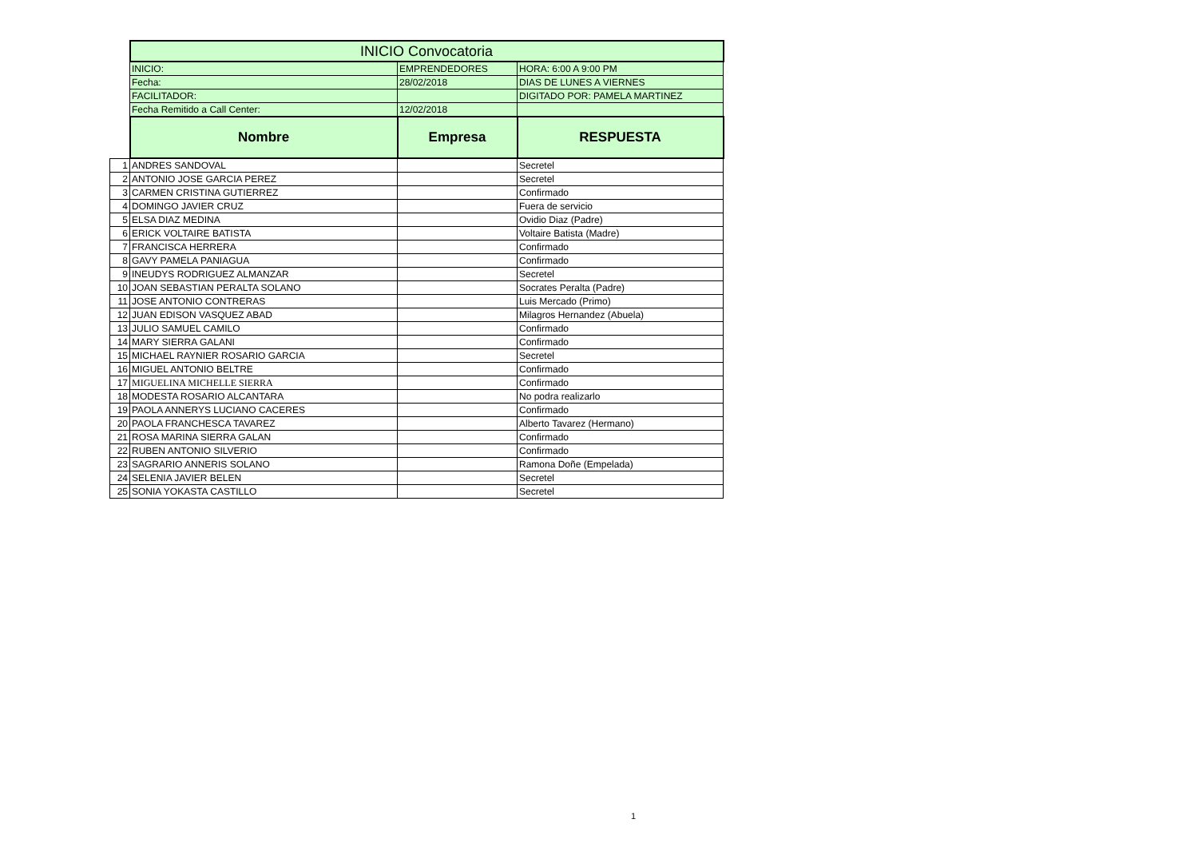| | INICIO Convocatoria | | |
| | INICIO: | EMPRENDEDORES | HORA: 6:00 A 9:00 PM |
| | Fecha: | 28/02/2018 | DIAS DE LUNES A VIERNES |
| | FACILITADOR: | | DIGITADO POR: PAMELA MARTINEZ |
| | Fecha Remitido a Call Center: | 12/02/2018 | |
| | Nombre | Empresa | RESPUESTA |
| 1 | ANDRES SANDOVAL | | Secretel |
| 2 | ANTONIO JOSE GARCIA PEREZ | | Secretel |
| 3 | CARMEN CRISTINA GUTIERREZ | | Confirmado |
| 4 | DOMINGO JAVIER CRUZ | | Fuera de servicio |
| 5 | ELSA DIAZ MEDINA | | Ovidio Diaz (Padre) |
| 6 | ERICK VOLTAIRE BATISTA | | Voltaire Batista (Madre) |
| 7 | FRANCISCA HERRERA | | Confirmado |
| 8 | GAVY PAMELA PANIAGUA | | Confirmado |
| 9 | INEUDYS RODRIGUEZ ALMANZAR | | Secretel |
| 10 | JOAN SEBASTIAN PERALTA SOLANO | | Socrates Peralta (Padre) |
| 11 | JOSE ANTONIO CONTRERAS | | Luis Mercado (Primo) |
| 12 | JUAN EDISON VASQUEZ ABAD | | Milagros Hernandez (Abuela) |
| 13 | JULIO SAMUEL CAMILO | | Confirmado |
| 14 | MARY SIERRA GALANI | | Confirmado |
| 15 | MICHAEL RAYNIER ROSARIO GARCIA | | Secretel |
| 16 | MIGUEL ANTONIO BELTRE | | Confirmado |
| 17 | MIGUELINA MICHELLE SIERRA | | Confirmado |
| 18 | MODESTA ROSARIO ALCANTARA | | No podra realizarlo |
| 19 | PAOLA ANNERYS LUCIANO CACERES | | Confirmado |
| 20 | PAOLA FRANCHESCA TAVAREZ | | Alberto Tavarez (Hermano) |
| 21 | ROSA MARINA SIERRA GALAN | | Confirmado |
| 22 | RUBEN ANTONIO SILVERIO | | Confirmado |
| 23 | SAGRARIO ANNERIS SOLANO | | Ramona Doñe (Empelada) |
| 24 | SELENIA JAVIER BELEN | | Secretel |
| 25 | SONIA YOKASTA CASTILLO | | Secretel |
1